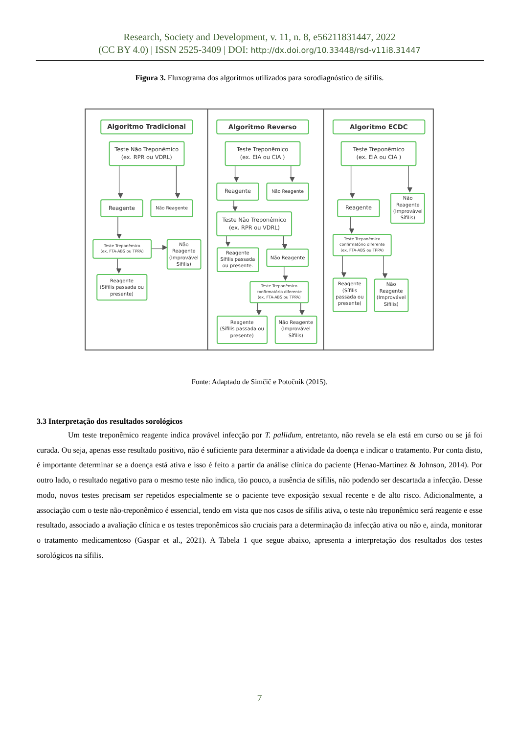Research, Society and Development, v. 11, n. 8, e56211831447, 2022
(CC BY 4.0) | ISSN 2525-3409 | DOI: http://dx.doi.org/10.33448/rsd-v11i8.31447
Figura 3. Fluxograma dos algoritmos utilizados para sorodiagnóstico de sífilis.
Algoritmo Tradicional
Teste Não Treponêmico
(ex. RPR ou VDRL)
Reagente
Não Reagente
Teste Treponêmico
(ex. FTA-ABS ou TPPA)
Não
Reagente
(Improvável
Sífilis)
Reagente
(Sífilis passada ou
presente)
Algoritmo Reverso
Teste Treponêmico
(ex. EIA ou CIA )
Reagente
Não Reagente
Teste Não Treponêmico
(ex. RPR ou VDRL)
Reagente
Sífilis passada
ou presente.
Não Reagente
Teste Treponêmico
confirmatório diferente
(ex. FTA-ABS ou TPPA)
Reagente
(Sífilis passada ou
presente)
Não Reagente
(Improvável
Sífilis)
Algoritmo ECDC
Teste Treponêmico
(ex. EIA ou CIA )
Reagente
Não
Reagente
(Improvável
Sífilis)
Teste Treponêmico
confirmatório diferente
(ex. FTA-ABS ou TPPA)
Reagente
(Sífilis
passada ou
presente)
Não
Reagente
(Improvável
Sífilis)
Fonte: Adaptado de Simčič e Potočnik (2015).
3.3 Interpretação dos resultados sorológicos
Um teste treponêmico reagente indica provável infecção por T. pallidum, entretanto, não revela se ela está em curso ou se já foi curada. Ou seja, apenas esse resultado positivo, não é suficiente para determinar a atividade da doença e indicar o tratamento. Por conta disto, é importante determinar se a doença está ativa e isso é feito a partir da análise clínica do paciente (Henao-Martinez & Johnson, 2014). Por outro lado, o resultado negativo para o mesmo teste não indica, tão pouco, a ausência de sífilis, não podendo ser descartada a infecção. Desse modo, novos testes precisam ser repetidos especialmente se o paciente teve exposição sexual recente e de alto risco. Adicionalmente, a associação com o teste não-treponêmico é essencial, tendo em vista que nos casos de sífilis ativa, o teste não treponêmico será reagente e esse resultado, associado a avaliação clínica e os testes treponêmicos são cruciais para a determinação da infecção ativa ou não e, ainda, monitorar o tratamento medicamentoso (Gaspar et al., 2021). A Tabela 1 que segue abaixo, apresenta a interpretação dos resultados dos testes sorológicos na sífilis.
7